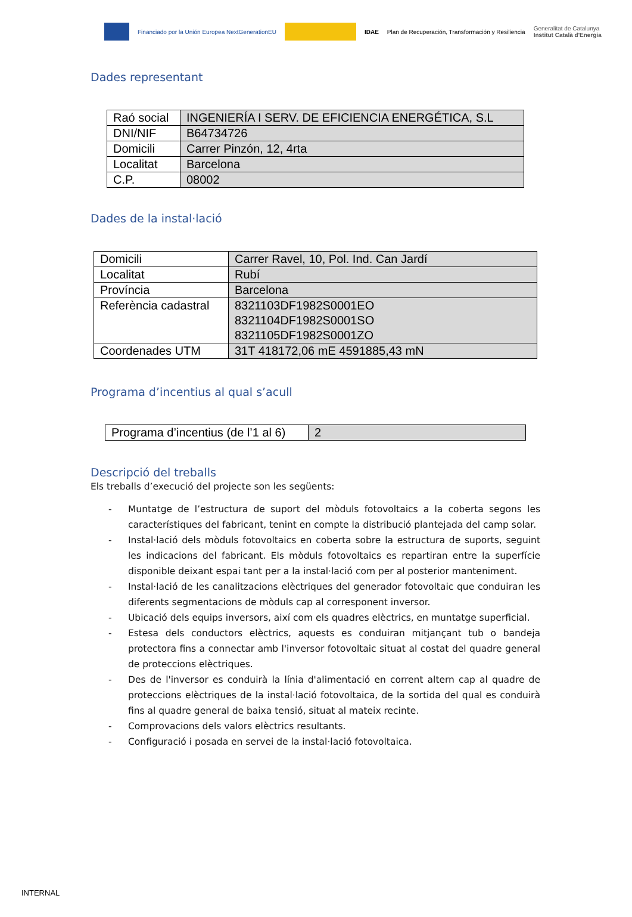Financiado por la Unión Europea NextGenerationEU
IDAE Plan de Recuperación, Transformación y Resiliencia Generalitat de Catalunya
Institut Català d'Energia
Dades representant
| Raó social | INGENIERÍA I SERV. DE EFICIENCIA ENERGÉTICA, S.L |
| DNI/NIF | B64734726 |
| Domicili | Carrer Pinzón, 12, 4rta |
| Localitat | Barcelona |
| C.P. | 08002 |
Dades de la instal·lació
| Domicili | Carrer Ravel, 10, Pol. Ind. Can Jardí |
| Localitat | Rubí |
| Província | Barcelona |
| Referència cadastral | 8321103DF1982S0001EO 8321104DF1982S0001SO 8321105DF1982S0001ZO |
| Coordenades UTM | 31T 418172,06 mE 4591885,43 mN |
Programa d’incentius al qual s’acull
| Programa d’incentius (de l’1 al 6) | 2 |
Descripció del treballs
Els treballs d’execució del projecte son les següents:
- Muntatge de l’estructura de suport del mòduls fotovoltaics a la coberta segons les característiques del fabricant, tenint en compte la distribució plantejada del camp solar.
- Instal·lació dels mòduls fotovoltaics en coberta sobre la estructura de suports, seguint les indicacions del fabricant. Els mòduls fotovoltaics es repartiran entre la superfície disponible deixant espai tant per a la instal·lació com per al posterior manteniment.
- Instal·lació de les canalitzacions elèctriques del generador fotovoltaic que conduiran les diferents segmentacions de mòduls cap al corresponent inversor.
- Ubicació dels equips inversors, així com els quadres elèctrics, en muntatge superficial.
- Estesa dels conductors elèctrics, aquests es conduiran mitjançant tub o bandeja protectora fins a connectar amb l'inversor fotovoltaic situat al costat del quadre general de proteccions elèctriques.
- Des de l'inversor es conduirà la línia d'alimentació en corrent altern cap al quadre de proteccions elèctriques de la instal·lació fotovoltaica, de la sortida del qual es conduirà fins al quadre general de baixa tensió, situat al mateix recinte.
- Comprovacions dels valors elèctrics resultants.
- Configuració i posada en servei de la instal·lació fotovoltaica.
INTERNAL